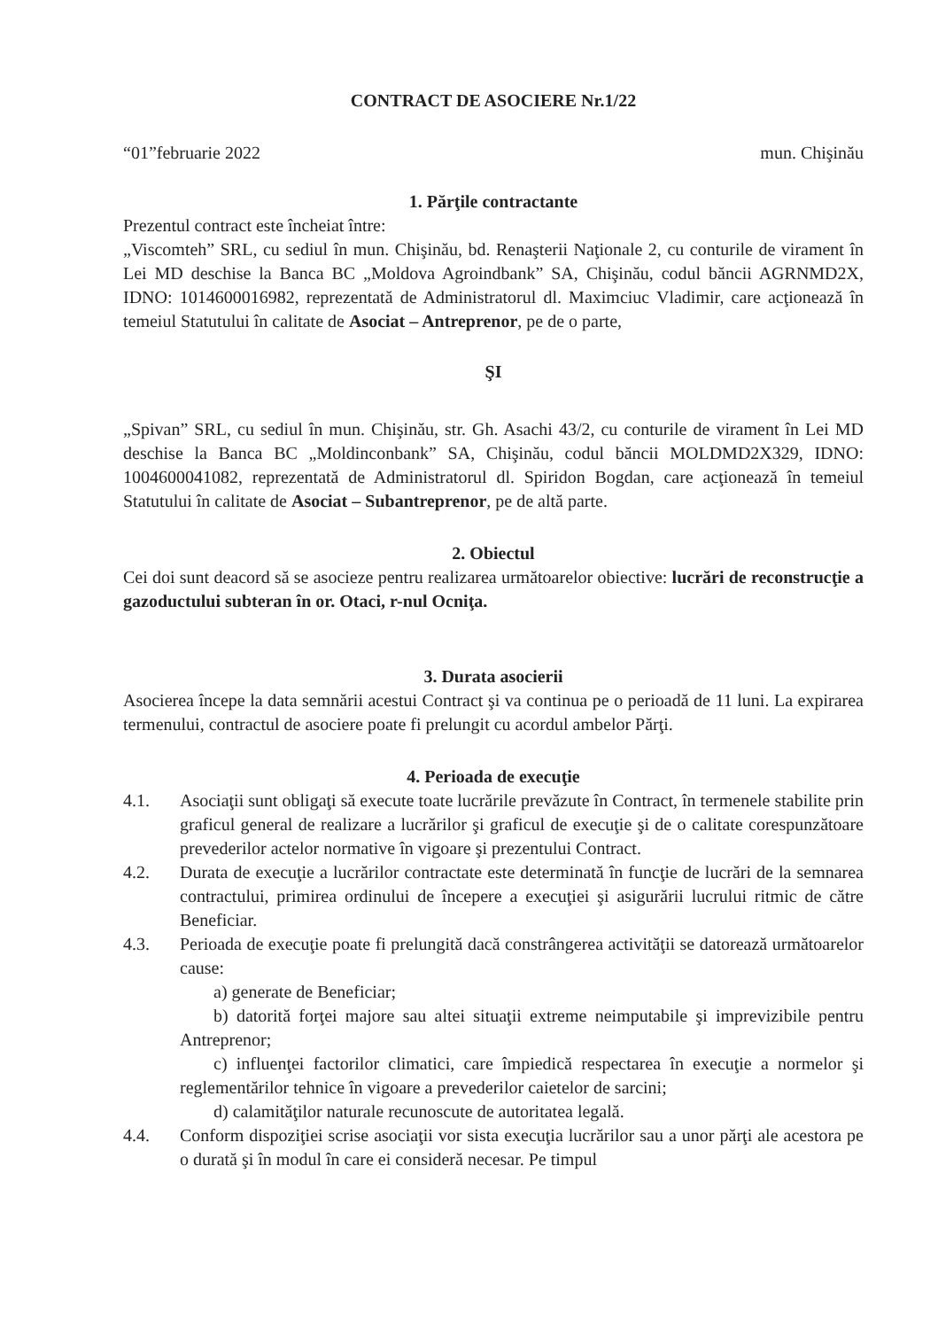CONTRACT DE ASOCIERE Nr.1/22
“01”februarie 2022 mun. Chişinău
1. Părţile contractante
Prezentul contract este încheiat între:
„Viscomteh” SRL, cu sediul în mun. Chişinău, bd. Renaşterii Naţionale 2, cu conturile de virament în Lei MD deschise la Banca BC „Moldova Agroindbank” SA, Chişinău, codul băncii AGRNMD2X, IDNO: 1014600016982, reprezentată de Administratorul dl. Maximciuc Vladimir, care acţionează în temeiul Statutului în calitate de Asociat – Antreprenor, pe de o parte,
ŞI
„Spivan” SRL, cu sediul în mun. Chişinău, str. Gh. Asachi 43/2, cu conturile de virament în Lei MD deschise la Banca BC „Moldinconbank” SA, Chişinău, codul băncii MOLDMD2X329, IDNO: 1004600041082, reprezentată de Administratorul dl. Spiridon Bogdan, care acţionează în temeiul Statutului în calitate de Asociat – Subantreprenor, pe de altă parte.
2. Obiectul
Cei doi sunt deacord să se asocieze pentru realizarea următoarelor obiective: lucrări de reconstrucţie a gazoductului subteran în or. Otaci, r-nul Ocniţa.
3. Durata asocierii
Asocierea începe la data semnării acestui Contract şi va continua pe o perioadă de 11 luni. La expirarea termenului, contractul de asociere poate fi prelungit cu acordul ambelor Părţi.
4. Perioada de execuţie
4.1. Asociaţii sunt obligaţi să execute toate lucrările prevăzute în Contract, în termenele stabilite prin graficul general de realizare a lucrărilor şi graficul de execuţie şi de o calitate corespunzătoare prevederilor actelor normative în vigoare şi prezentului Contract.
4.2. Durata de execuţie a lucrărilor contractate este determinată în funcţie de lucrări de la semnarea contractului, primirea ordinului de începere a execuţiei şi asigurării lucrului ritmic de către Beneficiar.
4.3. Perioada de execuţie poate fi prelungită dacă constrângerea activităţii se datorează următoarelor cause:
a) generate de Beneficiar;
b) datorită forţei majore sau altei situaţii extreme neimputabile şi imprevizibile pentru Antreprenor;
c) influenţei factorilor climatici, care împiedică respectarea în execuţie a normelor şi reglementărilor tehnice în vigoare a prevederilor caietelor de sarcini;
d) calamităţilor naturale recunoscute de autoritatea legală.
4.4. Conform dispoziţiei scrise asociaţii vor sista execuţia lucrărilor sau a unor părţi ale acestora pe o durată şi în modul în care ei consideră necesar. Pe timpul